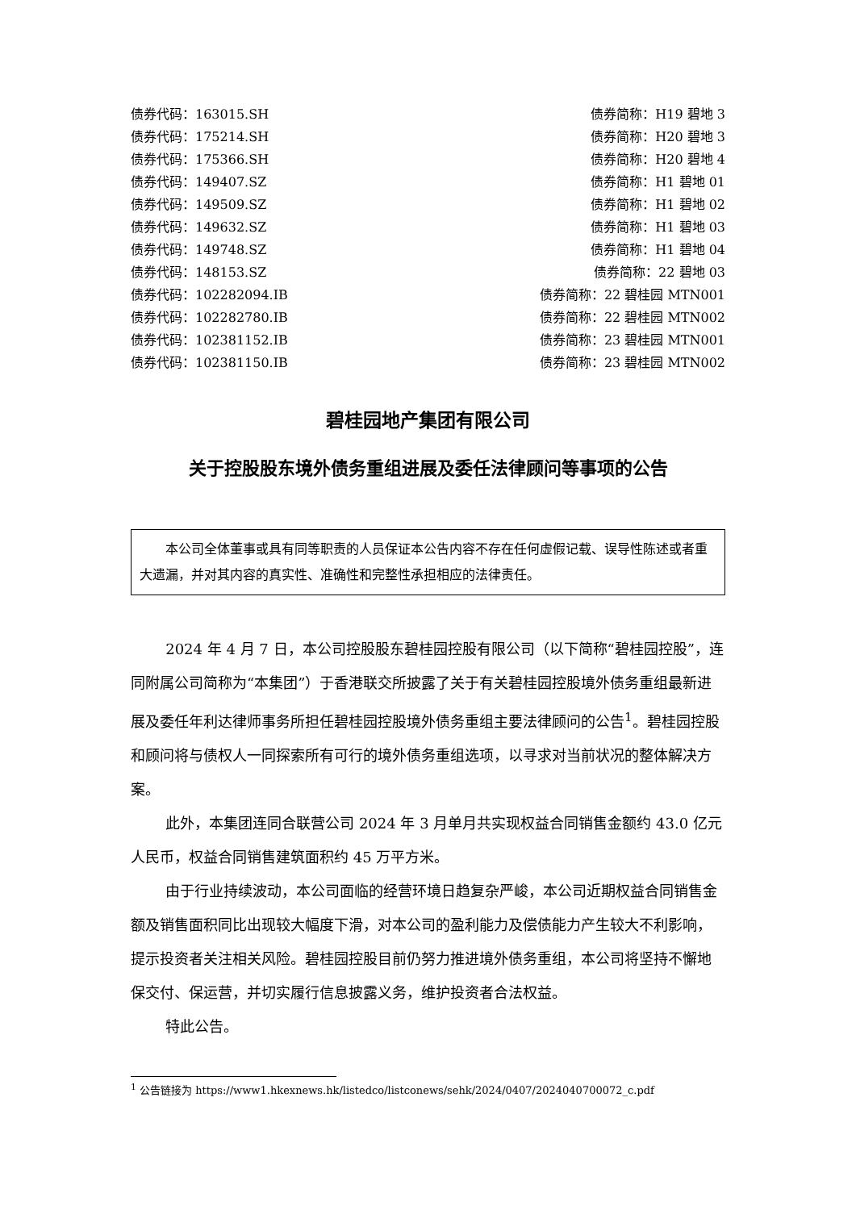债券代码：163015.SH 债券简称：H19 碧地 3
债券代码：175214.SH 债券简称：H20 碧地 3
债券代码：175366.SH 债券简称：H20 碧地 4
债券代码：149407.SZ 债券简称：H1 碧地 01
债券代码：149509.SZ 债券简称：H1 碧地 02
债券代码：149632.SZ 债券简称：H1 碧地 03
债券代码：149748.SZ 债券简称：H1 碧地 04
债券代码：148153.SZ 债券简称：22 碧地 03
债券代码：102282094.IB 债券简称：22 碧桂园 MTN001
债券代码：102282780.IB 债券简称：22 碧桂园 MTN002
债券代码：102381152.IB 债券简称：23 碧桂园 MTN001
债券代码：102381150.IB 债券简称：23 碧桂园 MTN002
碧桂园地产集团有限公司
关于控股股东境外债务重组进展及委任法律顾问等事项的公告
本公司全体董事或具有同等职责的人员保证本公告内容不存在任何虚假记载、误导性陈述或者重大遗漏，并对其内容的真实性、准确性和完整性承担相应的法律责任。
2024 年 4 月 7 日，本公司控股股东碧桂园控股有限公司（以下简称“碧桂园控股”，连同附属公司简称为“本集团”）于香港联交所披露了关于有关碧桂园控股境外债务重组最新进展及委任年利达律师事务所担任碧桂园控股境外债务重组主要法律顾问的公告<sup>1</sup>。碧桂园控股和顾问将与债权人一同探索所有可行的境外债务重组选项，以寻求对当前状况的整体解决方案。
此外，本集团连同合联营公司 2024 年 3 月单月共实现权益合同销售金额约 43.0 亿元人民币，权益合同销售建筑面积约 45 万平方米。
由于行业持续波动，本公司面临的经营环境日趋复杂严峻，本公司近期权益合同销售金额及销售面积同比出现较大幅度下滑，对本公司的盈利能力及偿债能力产生较大不利影响，提示投资者关注相关风险。碧桂园控股目前仍努力推进境外债务重组，本公司将坚持不懈地保交付、保运营，并切实履行信息披露义务，维护投资者合法权益。
特此公告。
<sup>1</sup> 公告链接为 https://www1.hkexnews.hk/listedco/listconews/sehk/2024/0407/2024040700072_c.pdf